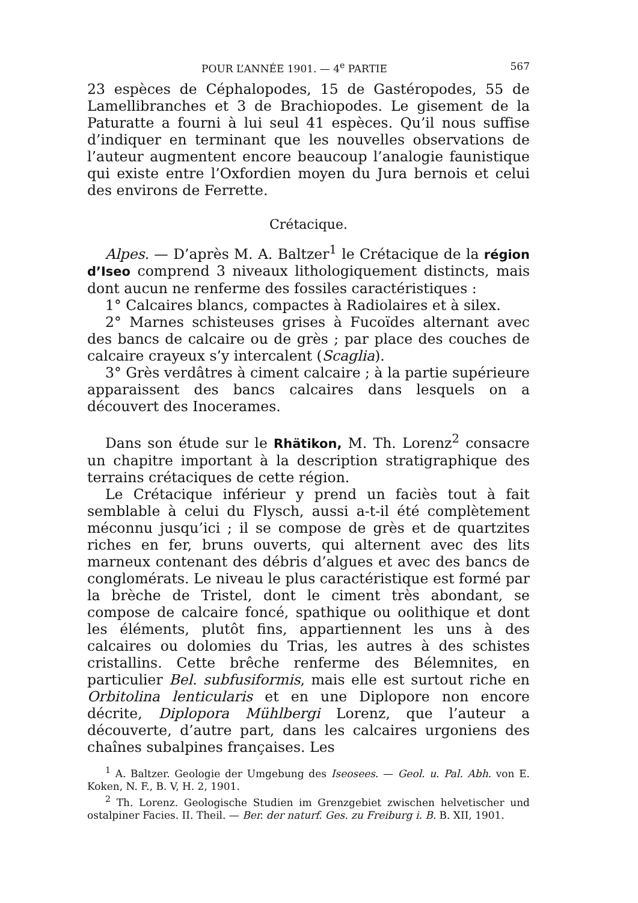POUR L’ANNÉE 1901. — 4<sup>e</sup> PARTIE 567
23 espèces de Céphalopodes, 15 de Gastéropodes, 55 de Lamellibranches et 3 de Brachiopodes. Le gisement de la Paturatte a fourni à lui seul 41 espèces. Qu’il nous suffise d’indiquer en terminant que les nouvelles observations de l’auteur augmentent encore beaucoup l’analogie faunistique qui existe entre l’Oxfordien moyen du Jura bernois et celui des environs de Ferrette.
Crétacique.
Alpes. — D’après M. A. Baltzer<sup>1</sup> le Crétacique de la région d’Iseo comprend 3 niveaux lithologiquement distincts, mais dont aucun ne renferme des fossiles caractéristiques :
1° Calcaires blancs, compactes à Radiolaires et à silex.
2° Marnes schisteuses grises à Fucoïdes alternant avec des bancs de calcaire ou de grès ; par place des couches de calcaire crayeux s’y intercalent (Scaglia).
3° Grès verdâtres à ciment calcaire ; à la partie supérieure apparaissent des bancs calcaires dans lesquels on a découvert des Inocerames.
Dans son étude sur le Rhätikon, M. Th. Lorenz<sup>2</sup> consacre un chapitre important à la description stratigraphique des terrains crétaciques de cette région.
Le Crétacique inférieur y prend un faciès tout à fait semblable à celui du Flysch, aussi a-t-il été complètement méconnu jusqu’ici ; il se compose de grès et de quartzites riches en fer, bruns ouverts, qui alternent avec des lits marneux contenant des débris d’algues et avec des bancs de conglomérats. Le niveau le plus caractéristique est formé par la brèche de Tristel, dont le ciment très abondant, se compose de calcaire foncé, spathique ou oolithique et dont les éléments, plutôt fins, appartiennent les uns à des calcaires ou dolomies du Trias, les autres à des schistes cristallins. Cette brêche renferme des Bélemnites, en particulier Bel. subfusiformis, mais elle est surtout riche en Orbitolina lenticularis et en une Diplopore non encore décrite, Diplopora Mühlbergi Lorenz, que l’auteur a découverte, d’autre part, dans les calcaires urgoniens des chaînes subalpines françaises. Les
<sup>1</sup> A. Baltzer. Geologie der Umgebung des Iseosees. — Geol. u. Pal. Abh. von E. Koken, N. F., B. V, H. 2, 1901.
<sup>2</sup> Th. Lorenz. Geologische Studien im Grenzgebiet zwischen helvetischer und ostalpiner Facies. II. Theil. — Ber. der naturf. Ges. zu Freiburg i. B. B. XII, 1901.